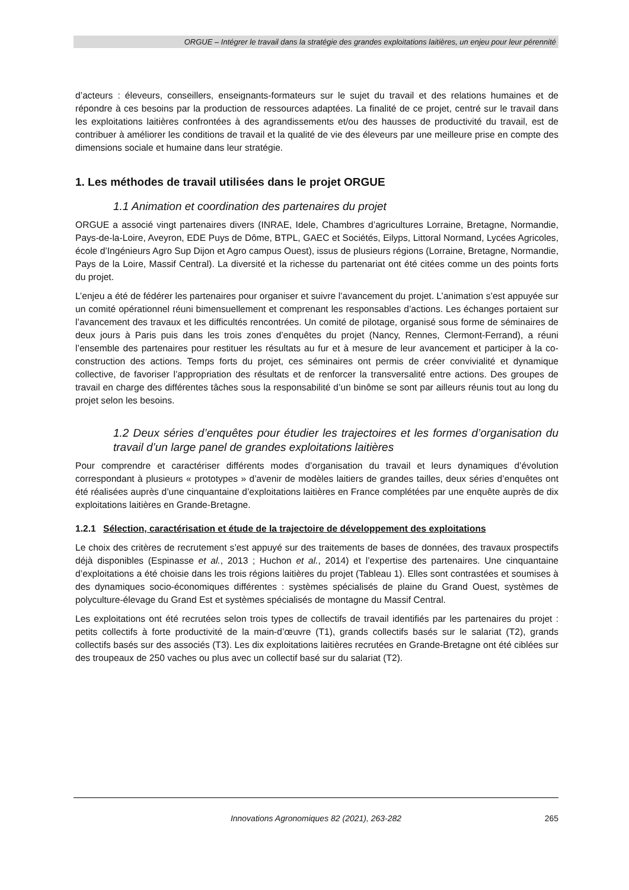ORGUE – Intégrer le travail dans la stratégie des grandes exploitations laitières, un enjeu pour leur pérennité
d’acteurs : éleveurs, conseillers, enseignants-formateurs sur le sujet du travail et des relations humaines et de répondre à ces besoins par la production de ressources adaptées. La finalité de ce projet, centré sur le travail dans les exploitations laitières confrontées à des agrandissements et/ou des hausses de productivité du travail, est de contribuer à améliorer les conditions de travail et la qualité de vie des éleveurs par une meilleure prise en compte des dimensions sociale et humaine dans leur stratégie.
1. Les méthodes de travail utilisées dans le projet ORGUE
1.1 Animation et coordination des partenaires du projet
ORGUE a associé vingt partenaires divers (INRAE, Idele, Chambres d’agricultures Lorraine, Bretagne, Normandie, Pays-de-la-Loire, Aveyron, EDE Puys de Dôme, BTPL, GAEC et Sociétés, Eilyps, Littoral Normand, Lycées Agricoles, école d’Ingénieurs Agro Sup Dijon et Agro campus Ouest), issus de plusieurs régions (Lorraine, Bretagne, Normandie, Pays de la Loire, Massif Central). La diversité et la richesse du partenariat ont été citées comme un des points forts du projet.
L’enjeu a été de fédérer les partenaires pour organiser et suivre l’avancement du projet. L’animation s’est appuyée sur un comité opérationnel réuni bimensuellement et comprenant les responsables d’actions. Les échanges portaient sur l’avancement des travaux et les difficultés rencontrées. Un comité de pilotage, organisé sous forme de séminaires de deux jours à Paris puis dans les trois zones d’enquêtes du projet (Nancy, Rennes, Clermont-Ferrand), a réuni l’ensemble des partenaires pour restituer les résultats au fur et à mesure de leur avancement et participer à la co-construction des actions. Temps forts du projet, ces séminaires ont permis de créer convivialité et dynamique collective, de favoriser l’appropriation des résultats et de renforcer la transversalité entre actions. Des groupes de travail en charge des différentes tâches sous la responsabilité d’un binôme se sont par ailleurs réunis tout au long du projet selon les besoins.
1.2 Deux séries d’enquêtes pour étudier les trajectoires et les formes d’organisation du travail d’un large panel de grandes exploitations laitières
Pour comprendre et caractériser différents modes d’organisation du travail et leurs dynamiques d’évolution correspondant à plusieurs « prototypes » d’avenir de modèles laitiers de grandes tailles, deux séries d’enquêtes ont été réalisées auprès d’une cinquantaine d’exploitations laitières en France complétées par une enquête auprès de dix exploitations laitières en Grande-Bretagne.
1.2.1 Sélection, caractérisation et étude de la trajectoire de développement des exploitations
Le choix des critères de recrutement s’est appuyé sur des traitements de bases de données, des travaux prospectifs déjà disponibles (Espinasse et al., 2013 ; Huchon et al., 2014) et l’expertise des partenaires. Une cinquantaine d’exploitations a été choisie dans les trois régions laitières du projet (Tableau 1). Elles sont contrastées et soumises à des dynamiques socio-économiques différentes : systèmes spécialisés de plaine du Grand Ouest, systèmes de polyculture-élevage du Grand Est et systèmes spécialisés de montagne du Massif Central.
Les exploitations ont été recrutées selon trois types de collectifs de travail identifiés par les partenaires du projet : petits collectifs à forte productivité de la main-d’œuvre (T1), grands collectifs basés sur le salariat (T2), grands collectifs basés sur des associés (T3). Les dix exploitations laitières recrutées en Grande-Bretagne ont été ciblées sur des troupeaux de 250 vaches ou plus avec un collectif basé sur du salariat (T2).
Innovations Agronomiques 82 (2021), 263-282 265